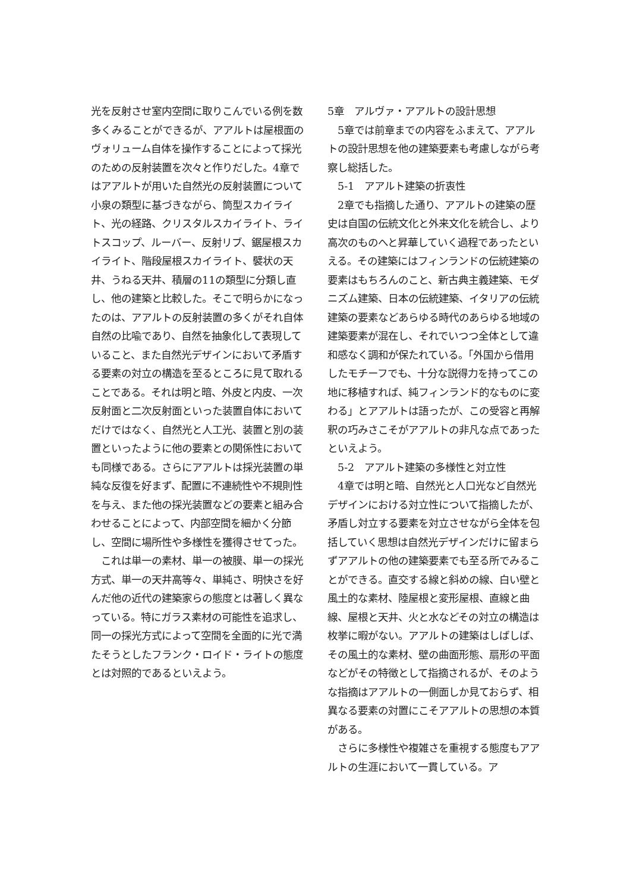光を反射させ室内空間に取りこんでいる例を数多くみることができるが、アアルトは屋根面のヴォリューム自体を操作することによって採光のための反射装置を次々と作りだした。4章ではアアルトが用いた自然光の反射装置について小泉の類型に基づきながら、筒型スカイライト、光の経路、クリスタルスカイライト、ライトスコップ、ルーバー、反射リブ、鋸屋根スカイライト、階段屋根スカイライト、襞状の天井、うねる天井、積層の11の類型に分類し直し、他の建築と比較した。そこで明らかになったのは、アアルトの反射装置の多くがそれ自体自然の比喩であり、自然を抽象化して表現していること、また自然光デザインにおいて矛盾する要素の対立の構造を至るところに見て取れることである。それは明と暗、外皮と内皮、一次反射面と二次反射面といった装置自体においてだけではなく、自然光と人工光、装置と別の装置といったように他の要素との関係性においても同様である。さらにアアルトは採光装置の単純な反復を好まず、配置に不連続性や不規則性を与え、また他の採光装置などの要素と組み合わせることによって、内部空間を細かく分節し、空間に場所性や多様性を獲得させてった。
　これは単一の素材、単一の被膜、単一の採光方式、単一の天井高等々、単純さ、明快さを好んだ他の近代の建築家らの態度とは著しく異なっている。特にガラス素材の可能性を追求し、同一の採光方式によって空間を全面的に光で満たそうとしたフランク・ロイド・ライトの態度とは対照的であるといえよう。
5章　アルヴァ・アアルトの設計思想
　5章では前章までの内容をふまえて、アアルトの設計思想を他の建築要素も考慮しながら考察し総括した。
　5-1　アアルト建築の折衷性
　2章でも指摘した通り、アアルトの建築の歴史は自国の伝統文化と外来文化を統合し、より高次のものへと昇華していく過程であったといえる。その建築にはフィンランドの伝統建築の要素はもちろんのこと、新古典主義建築、モダニズム建築、日本の伝統建築、イタリアの伝統建築の要素などあらゆる時代のあらゆる地域の建築要素が混在し、それでいつつ全体として違和感なく調和が保たれている。「外国から借用したモチーフでも、十分な説得力を持ってこの地に移植すれば、純フィンランド的なものに変わる」とアアルトは語ったが、この受容と再解釈の巧みさこそがアアルトの非凡な点であったといえよう。
　5-2　アアルト建築の多様性と対立性
　4章では明と暗、自然光と人口光など自然光デザインにおける対立性について指摘したが、矛盾し対立する要素を対立させながら全体を包括していく思想は自然光デザインだけに留まらずアアルトの他の建築要素でも至る所でみることができる。直交する線と斜めの線、白い壁と風土的な素材、陸屋根と変形屋根、直線と曲線、屋根と天井、火と水などその対立の構造は枚挙に暇がない。アアルトの建築はしばしば、その風土的な素材、壁の曲面形態、扇形の平面などがその特徴として指摘されるが、そのような指摘はアアルトの一側面しか見ておらず、相異なる要素の対置にこそアアルトの思想の本質がある。
　さらに多様性や複雑さを重視する態度もアアルトの生涯において一貫している。ア